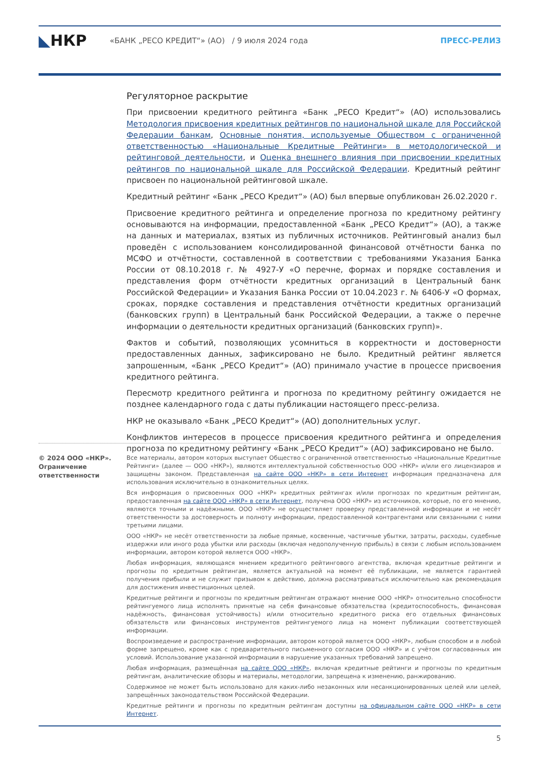◣НКР
«БАНК „РЕСО КРЕДИТ“» (АО) / 9 июля 2024 года
ПРЕСС-РЕЛИЗ
Регуляторное раскрытие
При присвоении кредитного рейтинга «Банк „РЕСО Кредит“» (АО) использовались Методология присвоения кредитных рейтингов по национальной шкале для Российской Федерации банкам, Основные понятия, используемые Обществом с ограниченной ответственностью «Национальные Кредитные Рейтинги» в методологической и рейтинговой деятельности, и Оценка внешнего влияния при присвоении кредитных рейтингов по национальной шкале для Российской Федерации. Кредитный рейтинг присвоен по национальной рейтинговой шкале.
Кредитный рейтинг «Банк „РЕСО Кредит“» (АО) был впервые опубликован 26.02.2020 г.
Присвоение кредитного рейтинга и определение прогноза по кредитному рейтингу основываются на информации, предоставленной «Банк „РЕСО Кредит“» (АО), а также на данных и материалах, взятых из публичных источников. Рейтинговый анализ был проведён с использованием консолидированной финансовой отчётности банка по МСФО и отчётности, составленной в соответствии с требованиями Указания Банка России от 08.10.2018 г. № 4927-У «О перечне, формах и порядке составления и представления форм отчётности кредитных организаций в Центральный банк Российской Федерации» и Указания Банка России от 10.04.2023 г. № 6406-У «О формах, сроках, порядке составления и представления отчётности кредитных организаций (банковских групп) в Центральный банк Российской Федерации, а также о перечне информации о деятельности кредитных организаций (банковских групп)».
Фактов и событий, позволяющих усомниться в корректности и достоверности предоставленных данных, зафиксировано не было. Кредитный рейтинг является запрошенным, «Банк „РЕСО Кредит“» (АО) принимало участие в процессе присвоения кредитного рейтинга.
Пересмотр кредитного рейтинга и прогноза по кредитному рейтингу ожидается не позднее календарного года с даты публикации настоящего пресс-релиза.
НКР не оказывало «Банк „РЕСО Кредит“» (АО) дополнительных услуг.
Конфликтов интересов в процессе присвоения кредитного рейтинга и определения прогноза по кредитному рейтингу «Банк „РЕСО Кредит“» (АО) зафиксировано не было.
© 2024 ООО «НКР».
Ограничение ответственности
Все материалы, автором которых выступает Общество с ограниченной ответственностью «Национальные Кредитные Рейтинги» (далее — ООО «НКР»), являются интеллектуальной собственностью ООО «НКР» и/или его лицензиаров и защищены законом. Представленная на сайте ООО «НКР» в сети Интернет информация предназначена для использования исключительно в ознакомительных целях.
Вся информация о присвоенных ООО «НКР» кредитных рейтингах и/или прогнозах по кредитным рейтингам, предоставленная на сайте ООО «НКР» в сети Интернет, получена ООО «НКР» из источников, которые, по его мнению, являются точными и надёжными. ООО «НКР» не осуществляет проверку представленной информации и не несёт ответственности за достоверность и полноту информации, предоставленной контрагентами или связанными с ними третьими лицами.
ООО «НКР» не несёт ответственности за любые прямые, косвенные, частичные убытки, затраты, расходы, судебные издержки или иного рода убытки или расходы (включая недополученную прибыль) в связи с любым использованием информации, автором которой является ООО «НКР».
Любая информация, являющаяся мнением кредитного рейтингового агентства, включая кредитные рейтинги и прогнозы по кредитным рейтингам, является актуальной на момент её публикации, не является гарантией получения прибыли и не служит призывом к действию, должна рассматриваться исключительно как рекомендация для достижения инвестиционных целей.
Кредитные рейтинги и прогнозы по кредитным рейтингам отражают мнение ООО «НКР» относительно способности рейтингуемого лица исполнять принятые на себя финансовые обязательства (кредитоспособность, финансовая надёжность, финансовая устойчивость) и/или относительно кредитного риска его отдельных финансовых обязательств или финансовых инструментов рейтингуемого лица на момент публикации соответствующей информации.
Воспроизведение и распространение информации, автором которой является ООО «НКР», любым способом и в любой форме запрещено, кроме как с предварительного письменного согласия ООО «НКР» и с учётом согласованных им условий. Использование указанной информации в нарушение указанных требований запрещено.
Любая информация, размещённая на сайте ООО «НКР», включая кредитные рейтинги и прогнозы по кредитным рейтингам, аналитические обзоры и материалы, методологии, запрещена к изменению, ранжированию.
Содержимое не может быть использовано для каких-либо незаконных или несанкционированных целей или целей, запрещённых законодательством Российской Федерации.
Кредитные рейтинги и прогнозы по кредитным рейтингам доступны на официальном сайте ООО «НКР» в сети Интернет.
5